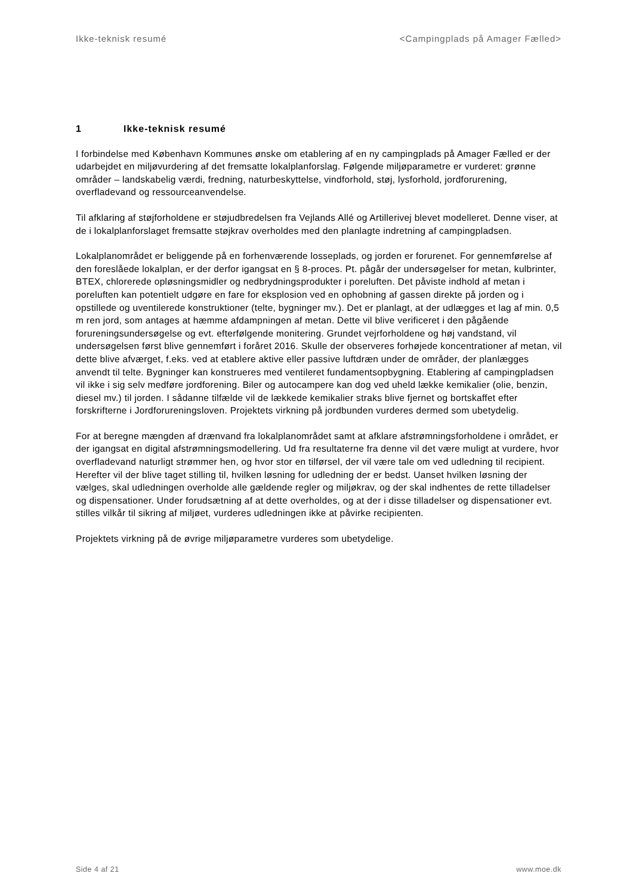Ikke-teknisk resumé <Campingplads på Amager Fælled>
1 Ikke-teknisk resumé
I forbindelse med København Kommunes ønske om etablering af en ny campingplads på Amager Fælled er der udarbejdet en miljøvurdering af det fremsatte lokalplanforslag. Følgende miljøparametre er vurderet: grønne områder – landskabelig værdi, fredning, naturbeskyttelse, vindforhold, støj, lysforhold, jordforurening, overfladevand og ressourceanvendelse.
Til afklaring af støjforholdene er støjudbredelsen fra Vejlands Allé og Artillerivej blevet modelleret. Denne viser, at de i lokalplanforslaget fremsatte støjkrav overholdes med den planlagte indretning af campingpladsen.
Lokalplanområdet er beliggende på en forhenværende losseplads, og jorden er forurenet. For gennemførelse af den foreslåede lokalplan, er der derfor igangsat en § 8-proces. Pt. pågår der undersøgelser for metan, kulbrinter, BTEX, chlorerede opløsningsmidler og nedbrydningsprodukter i poreluften. Det påviste indhold af metan i poreluften kan potentielt udgøre en fare for eksplosion ved en ophobning af gassen direkte på jorden og i opstillede og uventilerede konstruktioner (telte, bygninger mv.). Det er planlagt, at der udlægges et lag af min. 0,5 m ren jord, som antages at hæmme afdampningen af metan. Dette vil blive verificeret i den pågående forureningsundersøgelse og evt. efterfølgende monitering. Grundet vejrforholdene og høj vandstand, vil undersøgelsen først blive gennemført i foråret 2016. Skulle der observeres forhøjede koncentrationer af metan, vil dette blive afværget, f.eks. ved at etablere aktive eller passive luftdræn under de områder, der planlægges anvendt til telte. Bygninger kan konstrueres med ventileret fundamentsopbygning. Etablering af campingpladsen vil ikke i sig selv medføre jordforening. Biler og autocampere kan dog ved uheld lække kemikalier (olie, benzin, diesel mv.) til jorden. I sådanne tilfælde vil de lækkede kemikalier straks blive fjernet og bortskaffet efter forskrifterne i Jordforureningsloven. Projektets virkning på jordbunden vurderes dermed som ubetydelig.
For at beregne mængden af drænvand fra lokalplanområdet samt at afklare afstrømningsforholdene i området, er der igangsat en digital afstrømningsmodellering. Ud fra resultaterne fra denne vil det være muligt at vurdere, hvor overfladevand naturligt strømmer hen, og hvor stor en tilførsel, der vil være tale om ved udledning til recipient. Herefter vil der blive taget stilling til, hvilken løsning for udledning der er bedst. Uanset hvilken løsning der vælges, skal udledningen overholde alle gældende regler og miljøkrav, og der skal indhentes de rette tilladelser og dispensationer. Under forudsætning af at dette overholdes, og at der i disse tilladelser og dispensationer evt. stilles vilkår til sikring af miljøet, vurderes udledningen ikke at påvirke recipienten.
Projektets virkning på de øvrige miljøparametre vurderes som ubetydelige.
Side 4 af 21 www.moe.dk